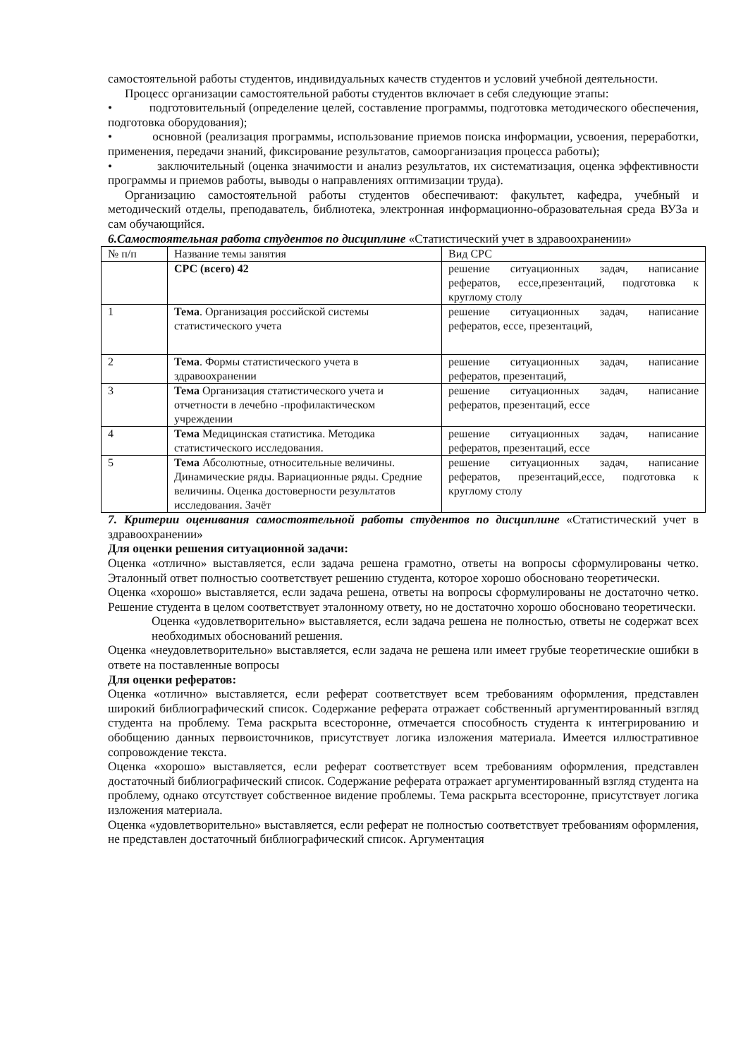самостоятельной работы студентов, индивидуальных качеств студентов и условий учебной деятельности.
Процесс организации самостоятельной работы студентов включает в себя следующие этапы:
• подготовительный (определение целей, составление программы, подготовка методического обеспечения, подготовка оборудования);
• основной (реализация программы, использование приемов поиска информации, усвоения, переработки, применения, передачи знаний, фиксирование результатов, самоорганизация процесса работы);
• заключительный (оценка значимости и анализ результатов, их систематизация, оценка эффективности программы и приемов работы, выводы о направлениях оптимизации труда).
Организацию самостоятельной работы студентов обеспечивают: факультет, кафедра, учебный и методический отделы, преподаватель, библиотека, электронная информационно-образовательная среда ВУЗа и сам обучающийся.
6.Самостоятельная работа студентов по дисциплине «Статистический учет в здравоохранении»
| № п/п | Название темы занятия | Вид СРС |
| | СРС (всего) 42 | решение ситуационных задач, написание рефератов, ессе,презентаций, подготовка к круглому столу |
| 1 | Тема . Организация российской системы статистического учета | решение ситуационных задач, написание рефератов, ессе, презентаций, |
| 2 | Тема . Формы статистического учета в здравоохранении | решение ситуационных задач, написание рефератов, презентаций, |
| 3 | Тема Организация статистического учета и отчетности в лечебно -профилактическом учреждении | решение ситуационных задач, написание рефератов, презентаций, ессе |
| 4 | Тема Медицинская статистика. Методика статистического исследования. | решение ситуационных задач, написание рефератов, презентаций, ессе |
| 5 | Тема Абсолютные, относительные величины. Динамические ряды. Вариационные ряды. Средние величины. Оценка достоверности результатов исследования. Зачёт | решение ситуационных задач, написание рефератов, презентаций,ессе, подготовка к круглому столу |
7. Критерии оценивания самостоятельной работы студентов по дисциплине «Статистический учет в здравоохранении»
Для оценки решения ситуационной задачи:
Оценка «отлично» выставляется, если задача решена грамотно, ответы на вопросы сформулированы четко. Эталонный ответ полностью соответствует решению студента, которое хорошо обосновано теоретически.
Оценка «хорошо» выставляется, если задача решена, ответы на вопросы сформулированы не достаточно четко. Решение студента в целом соответствует эталонному ответу, но не достаточно хорошо обосновано теоретически.
Оценка «удовлетворительно» выставляется, если задача решена не полностью, ответы не содержат всех необходимых обоснований решения.
Оценка «неудовлетворительно» выставляется, если задача не решена или имеет грубые теоретические ошибки в ответе на поставленные вопросы
Для оценки рефератов:
Оценка «отлично» выставляется, если реферат соответствует всем требованиям оформления, представлен широкий библиографический список. Содержание реферата отражает собственный аргументированный взгляд студента на проблему. Тема раскрыта всесторонне, отмечается способность студента к интегрированию и обобщению данных первоисточников, присутствует логика изложения материала. Имеется иллюстративное сопровождение текста.
Оценка «хорошо» выставляется, если реферат соответствует всем требованиям оформления, представлен достаточный библиографический список. Содержание реферата отражает аргументированный взгляд студента на проблему, однако отсутствует собственное видение проблемы. Тема раскрыта всесторонне, присутствует логика изложения материала.
Оценка «удовлетворительно» выставляется, если реферат не полностью соответствует требованиям оформления, не представлен достаточный библиографический список. Аргументация